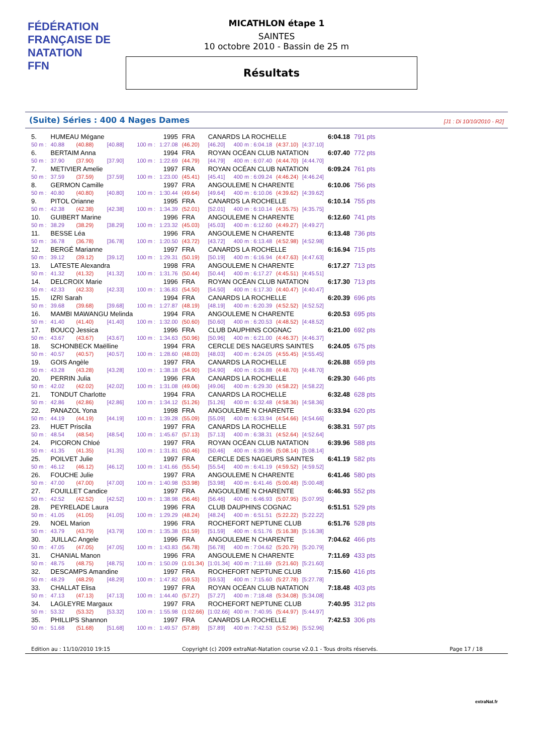FÉDÉRATION FRANÇAISE DE NATATION
FFN
MICATHLON étape 1
SAINTES
10 octobre 2010 - Bassin de 25 m
Résultats
(Suite) Séries : 400 4 Nages Dames [J1 : Di 10/10/2010 - R2]
| 5. | HUMEAU Mégane | | | | 1995 | | FRA | CANARDS LA ROCHELLE | | | | 6:04.18 | 791 pts |
| 50 m : | | 40.88 | (40.88) | [40.88] | 100 m : | 1:27.08 | (46.20) | [46.20] | 400 m : 6:04.18 | (4:37.10) | [4:37.10] | | |
| 6. | BERTAIM Anna | | | | 1994 | | FRA | ROYAN OCÉAN CLUB NATATION | | | | 6:07.40 | 772 pts |
| 50 m : | | 37.90 | (37.90) | [37.90] | 100 m : | 1:22.69 | (44.79) | [44.79] | 400 m : 6:07.40 | (4:44.70) | [4:44.70] | | |
| 7. | METIVIER Amelie | | | | 1997 | | FRA | ROYAN OCÉAN CLUB NATATION | | | | 6:09.24 | 761 pts |
| 50 m : | | 37.59 | (37.59) | [37.59] | 100 m : | 1:23.00 | (45.41) | [45.41] | 400 m : 6:09.24 | (4:46.24) | [4:46.24] | | |
| 8. | GERMON Camille | | | | 1997 | | FRA | ANGOULEME N CHARENTE | | | | 6:10.06 | 756 pts |
| 50 m : | | 40.80 | (40.80) | [40.80] | 100 m : | 1:30.44 | (49.64) | [49.64] | 400 m : 6:10.06 | (4:39.62) | [4:39.62] | | |
| 9. | PITOL Orianne | | | | 1995 | | FRA | CANARDS LA ROCHELLE | | | | 6:10.14 | 755 pts |
| 50 m : | | 42.38 | (42.38) | [42.38] | 100 m : | 1:34.39 | (52.01) | [52.01] | 400 m : 6:10.14 | (4:35.75) | [4:35.75] | | |
| 10. | GUIBERT Marine | | | | 1996 | | FRA | ANGOULEME N CHARENTE | | | | 6:12.60 | 741 pts |
| 50 m : | | 38.29 | (38.29) | [38.29] | 100 m : | 1:23.32 | (45.03) | [45.03] | 400 m : 6:12.60 | (4:49.27) | [4:49.27] | | |
| 11. | BESSE Léa | | | | 1996 | | FRA | ANGOULEME N CHARENTE | | | | 6:13.48 | 736 pts |
| 50 m : | | 36.78 | (36.78) | [36.78] | 100 m : | 1:20.50 | (43.72) | [43.72] | 400 m : 6:13.48 | (4:52.98) | [4:52.98] | | |
| 12. | BERGÉ Marianne | | | | 1997 | | FRA | CANARDS LA ROCHELLE | | | | 6:16.94 | 715 pts |
| 50 m : | | 39.12 | (39.12) | [39.12] | 100 m : | 1:29.31 | (50.19) | [50.19] | 400 m : 6:16.94 | (4:47.63) | [4:47.63] | | |
| 13. | LATESTE Alexandra | | | | 1998 | | FRA | ANGOULEME N CHARENTE | | | | 6:17.27 | 713 pts |
| 50 m : | | 41.32 | (41.32) | [41.32] | 100 m : | 1:31.76 | (50.44) | [50.44] | 400 m : 6:17.27 | (4:45.51) | [4:45.51] | | |
| 14. | DELCROIX Marie | | | | 1996 | | FRA | ROYAN OCÉAN CLUB NATATION | | | | 6:17.30 | 713 pts |
| 50 m : | | 42.33 | (42.33) | [42.33] | 100 m : | 1:36.83 | (54.50) | [54.50] | 400 m : 6:17.30 | (4:40.47) | [4:40.47] | | |
| 15. | IZRI Sarah | | | | 1994 | | FRA | CANARDS LA ROCHELLE | | | | 6:20.39 | 696 pts |
| 50 m : | | 39.68 | (39.68) | [39.68] | 100 m : | 1:27.87 | (48.19) | [48.19] | 400 m : 6:20.39 | (4:52.52) | [4:52.52] | | |
| 16. | MAMBI MAWANGU Melinda | | | | 1994 | | FRA | ANGOULEME N CHARENTE | | | | 6:20.53 | 695 pts |
| 50 m : | | 41.40 | (41.40) | [41.40] | 100 m : | 1:32.00 | (50.60) | [50.60] | 400 m : 6:20.53 | (4:48.52) | [4:48.52] | | |
| 17. | BOUCQ Jessica | | | | 1996 | | FRA | CLUB DAUPHINS COGNAC | | | | 6:21.00 | 692 pts |
| 50 m : | | 43.67 | (43.67) | [43.67] | 100 m : | 1:34.63 | (50.96) | [50.96] | 400 m : 6:21.00 | (4:46.37) | [4:46.37] | | |
| 18. | SCHONBECK Maëlline | | | | 1994 | | FRA | CERCLE DES NAGEURS SAINTES | | | | 6:24.05 | 675 pts |
| 50 m : | | 40.57 | (40.57) | [40.57] | 100 m : | 1:28.60 | (48.03) | [48.03] | 400 m : 6:24.05 | (4:55.45) | [4:55.45] | | |
| 19. | GOIS Angèle | | | | 1997 | | FRA | CANARDS LA ROCHELLE | | | | 6:26.88 | 659 pts |
| 50 m : | | 43.28 | (43.28) | [43.28] | 100 m : | 1:38.18 | (54.90) | [54.90] | 400 m : 6:26.88 | (4:48.70) | [4:48.70] | | |
| 20. | PERRIN Julia | | | | 1996 | | FRA | CANARDS LA ROCHELLE | | | | 6:29.30 | 646 pts |
| 50 m : | | 42.02 | (42.02) | [42.02] | 100 m : | 1:31.08 | (49.06) | [49.06] | 400 m : 6:29.30 | (4:58.22) | [4:58.22] | | |
| 21. | TONDUT Charlotte | | | | 1994 | | FRA | CANARDS LA ROCHELLE | | | | 6:32.48 | 628 pts |
| 50 m : | | 42.86 | (42.86) | [42.86] | 100 m : | 1:34.12 | (51.26) | [51.26] | 400 m : 6:32.48 | (4:58.36) | [4:58.36] | | |
| 22. | PANAZOL Yona | | | | 1998 | | FRA | ANGOULEME N CHARENTE | | | | 6:33.94 | 620 pts |
| 50 m : | | 44.19 | (44.19) | [44.19] | 100 m : | 1:39.28 | (55.09) | [55.09] | 400 m : 6:33.94 | (4:54.66) | [4:54.66] | | |
| 23. | HUET Priscila | | | | 1997 | | FRA | CANARDS LA ROCHELLE | | | | 6:38.31 | 597 pts |
| 50 m : | | 48.54 | (48.54) | [48.54] | 100 m : | 1:45.67 | (57.13) | [57.13] | 400 m : 6:38.31 | (4:52.64) | [4:52.64] | | |
| 24. | PICORON Chloé | | | | 1997 | | FRA | ROYAN OCÉAN CLUB NATATION | | | | 6:39.96 | 588 pts |
| 50 m : | | 41.35 | (41.35) | [41.35] | 100 m : | 1:31.81 | (50.46) | [50.46] | 400 m : 6:39.96 | (5:08.14) | [5:08.14] | | |
| 25. | POILVET Julie | | | | 1997 | | FRA | CERCLE DES NAGEURS SAINTES | | | | 6:41.19 | 582 pts |
| 50 m : | | 46.12 | (46.12) | [46.12] | 100 m : | 1:41.66 | (55.54) | [55.54] | 400 m : 6:41.19 | (4:59.52) | [4:59.52] | | |
| 26. | FOUCHE Julie | | | | 1997 | | FRA | ANGOULEME N CHARENTE | | | | 6:41.46 | 580 pts |
| 50 m : | | 47.00 | (47.00) | [47.00] | 100 m : | 1:40.98 | (53.98) | [53.98] | 400 m : 6:41.46 | (5:00.48) | [5:00.48] | | |
| 27. | FOUILLET Candice | | | | 1997 | | FRA | ANGOULEME N CHARENTE | | | | 6:46.93 | 552 pts |
| 50 m : | | 42.52 | (42.52) | [42.52] | 100 m : | 1:38.98 | (56.46) | [56.46] | 400 m : 6:46.93 | (5:07.95) | [5:07.95] | | |
| 28. | PEYRELADE Laura | | | | 1996 | | FRA | CLUB DAUPHINS COGNAC | | | | 6:51.51 | 529 pts |
| 50 m : | | 41.05 | (41.05) | [41.05] | 100 m : | 1:29.29 | (48.24) | [48.24] | 400 m : 6:51.51 | (5:22.22) | [5:22.22] | | |
| 29. | NOEL Marion | | | | 1996 | | FRA | ROCHEFORT NEPTUNE CLUB | | | | 6:51.76 | 528 pts |
| 50 m : | | 43.79 | (43.79) | [43.79] | 100 m : | 1:35.38 | (51.59) | [51.59] | 400 m : 6:51.76 | (5:16.38) | [5:16.38] | | |
| 30. | JUILLAC Angele | | | | 1996 | | FRA | ANGOULEME N CHARENTE | | | | 7:04.62 | 466 pts |
| 50 m : | | 47.05 | (47.05) | [47.05] | 100 m : | 1:43.83 | (56.78) | [56.78] | 400 m : 7:04.62 | (5:20.79) | [5:20.79] | | |
| 31. | CHANIAL Manon | | | | 1996 | | FRA | ANGOULEME N CHARENTE | | | | 7:11.69 | 433 pts |
| 50 m : | | 48.75 | (48.75) | [48.75] | 100 m : | 1:50.09 | (1:01.34) | [1:01.34] | 400 m : 7:11.69 | (5:21.60) | [5:21.60] | | |
| 32. | DESCAMPS Amandine | | | | 1997 | | FRA | ROCHEFORT NEPTUNE CLUB | | | | 7:15.60 | 416 pts |
| 50 m : | | 48.29 | (48.29) | [48.29] | 100 m : | 1:47.82 | (59.53) | [59.53] | 400 m : 7:15.60 | (5:27.78) | [5:27.78] | | |
| 33. | CHALLAT Elisa | | | | 1997 | | FRA | ROYAN OCÉAN CLUB NATATION | | | | 7:18.48 | 403 pts |
| 50 m : | | 47.13 | (47.13) | [47.13] | 100 m : | 1:44.40 | (57.27) | [57.27] | 400 m : 7:18.48 | (5:34.08) | [5:34.08] | | |
| 34. | LAGLEYRE Margaux | | | | 1997 | | FRA | ROCHEFORT NEPTUNE CLUB | | | | 7:40.95 | 312 pts |
| 50 m : | | 53.32 | (53.32) | [53.32] | 100 m : | 1:55.98 | (1:02.66) | [1:02.66] | 400 m : 7:40.95 | (5:44.97) | [5:44.97] | | |
| 35. | PHILLIPS Shannon | | | | 1997 | | FRA | CANARDS LA ROCHELLE | | | | 7:42.53 | 306 pts |
| 50 m : | | 51.68 | (51.68) | [51.68] | 100 m : | 1:49.57 | (57.89) | [57.89] | 400 m : 7:42.53 | (5:52.96) | [5:52.96] | | |
Edition au : 11/10/2010 19:15 Copyright (c) 2009 extraNat-Natation course v2.0.1 - Tous droits réservés. Page 17 / 18
extraNat.fr